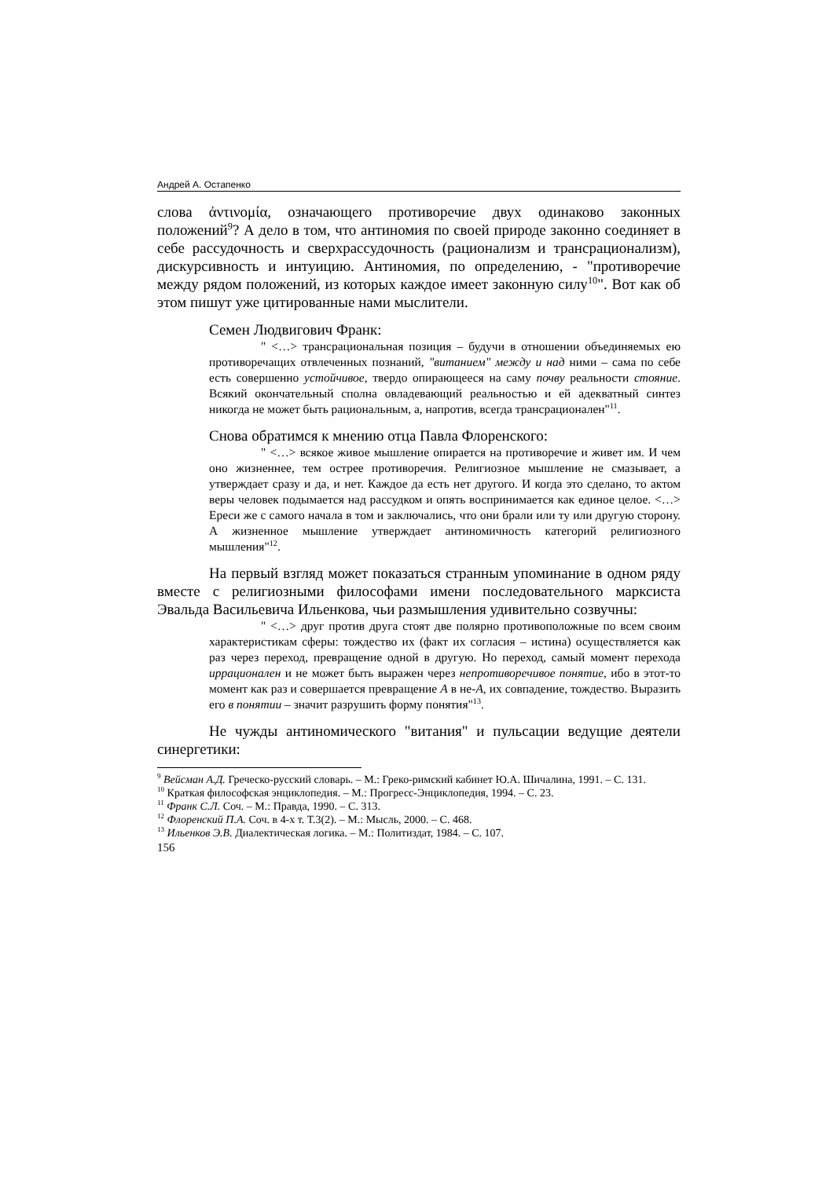Андрей А. Остапенко
слова ἀντινομία, означающего противоречие двух одинаково законных положений<sup>9</sup>? А дело в том, что антиномия по своей природе законно соединяет в себе рассудочность и сверхрассудочность (рационализм и трансрационализм), дискурсивность и интуицию. Антиномия, по определению, - "противоречие между рядом положений, из которых каждое имеет законную силу<sup>10</sup>". Вот как об этом пишут уже цитированные нами мыслители.
Семен Людвигович Франк:
" <…> трансрациональная позиция – будучи в отношении объединяемых ею противоречащих отвлеченных познаний, "витанием" между и над ними – сама по себе есть совершенно устойчивое, твердо опирающееся на саму почву реальности стояние. Всякий окончательный сполна овладевающий реальностью и ей адекватный синтез никогда не может быть рациональным, а, напротив, всегда трансрационален"<sup>11</sup>.
Снова обратимся к мнению отца Павла Флоренского:
" <…> всякое живое мышление опирается на противоречие и живет им. И чем оно жизненнее, тем острее противоречия. Религиозное мышление не смазывает, а утверждает сразу и да, и нет. Каждое да есть нет другого. И когда это сделано, то актом веры человек подымается над рассудком и опять воспринимается как единое целое. <…> Ереси же с самого начала в том и заключались, что они брали или ту или другую сторону. А жизненное мышление утверждает антиномичность категорий религиозного мышления"<sup>12</sup>.
На первый взгляд может показаться странным упоминание в одном ряду вместе с религиозными философами имени последовательного марксиста Эвальда Васильевича Ильенкова, чьи размышления удивительно созвучны:
" <…> друг против друга стоят две полярно противоположные по всем своим характеристикам сферы: тождество их (факт их согласия – истина) осуществляется как раз через переход, превращение одной в другую. Но переход, самый момент перехода иррационален и не может быть выражен через непротиворечивое понятие, ибо в этот-то момент как раз и совершается превращение А в не-А, их совпадение, тождество. Выразить его в понятии – значит разрушить форму понятия"<sup>13</sup>.
Не чужды антиномического "витания" и пульсации ведущие деятели синергетики:
<sup>9</sup> Вейсман А.Д. Греческо-русский словарь. – М.: Греко-римский кабинет Ю.А. Шичалина, 1991. – С. 131.
<sup>10</sup> Краткая философская энциклопедия. – М.: Прогресс-Энциклопедия, 1994. – С. 23.
<sup>11</sup> Франк С.Л. Соч. – М.: Правда, 1990. – С. 313.
<sup>12</sup> Флоренский П.А. Соч. в 4-х т. Т.3(2). – М.: Мысль, 2000. – С. 468.
<sup>13</sup> Ильенков Э.В. Диалектическая логика. – М.: Политиздат, 1984. – С. 107.
156